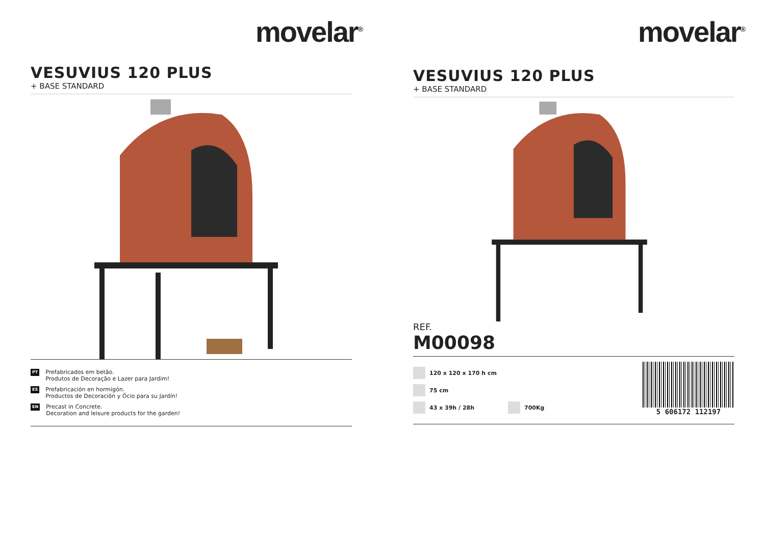movelar<sup>®</sup>
VESUVIUS 120 PLUS
+ BASE STANDARD
PT Prefabricados em betão.
Produtos de Decoração e Lazer para Jardim!
ES Prefabricación en hormigón.
Productos de Decoración y Ócio para su Jardín!
EN Precast in Concrete.
Decoration and leisure products for the garden!
movelar<sup>®</sup>
VESUVIUS 120 PLUS
+ BASE STANDARD
REF.
M00098
120 x 120 x 170 h cm
75 cm
43 x 39h / 28h 700Kg
5 606172 112197